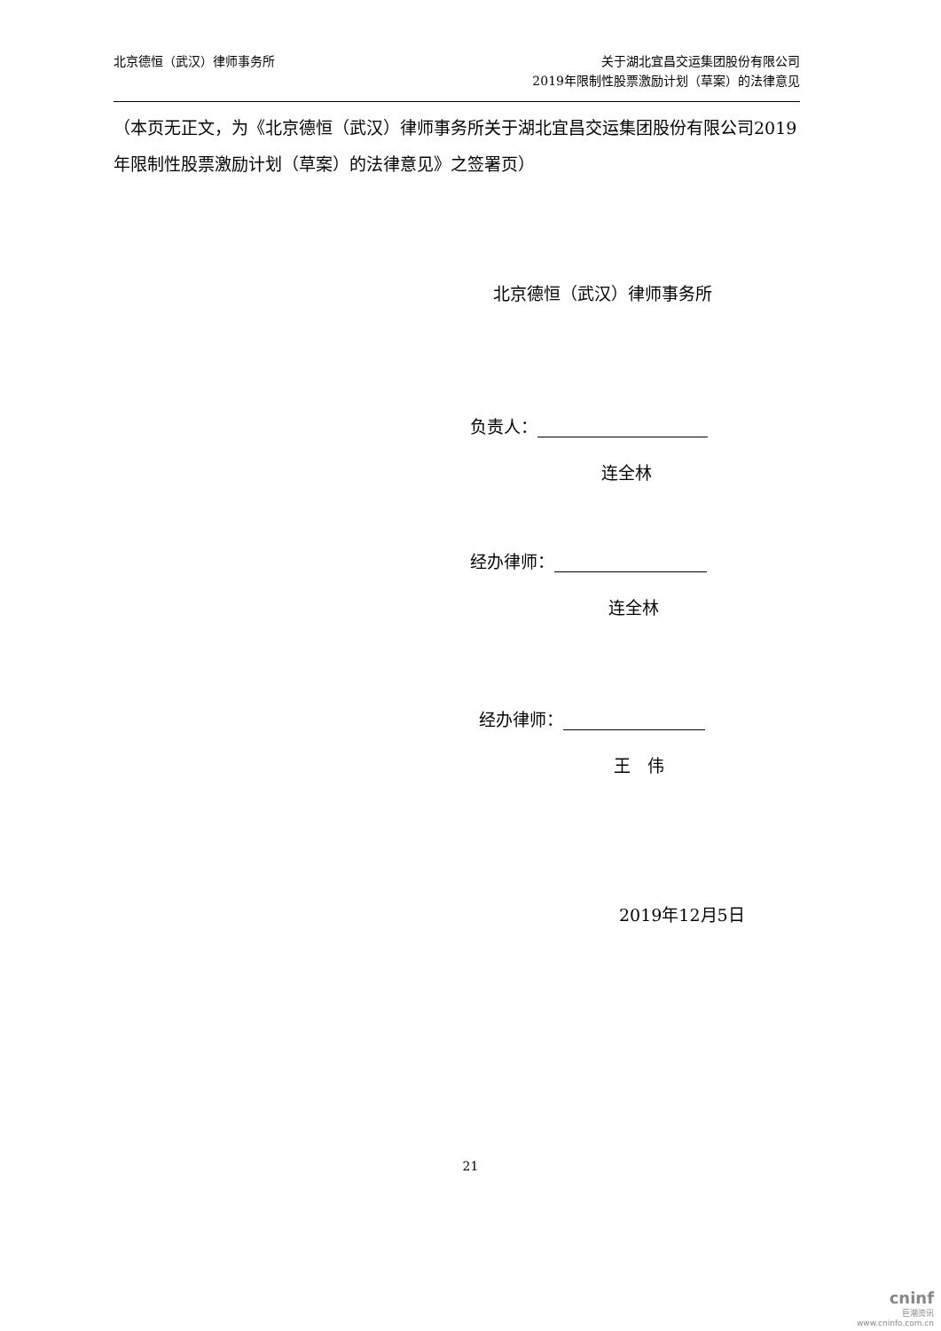北京德恒（武汉）律师事务所
关于湖北宜昌交运集团股份有限公司
2019年限制性股票激励计划（草案）的法律意见
（本页无正文，为《北京德恒（武汉）律师事务所关于湖北宜昌交运集团股份有限公司2019年限制性股票激励计划（草案）的法律意见》之签署页）
北京德恒（武汉）律师事务所
负责人：
连全林
经办律师：
连全林
经办律师：
王　伟
2019年12月5日
21
cninf
巨潮资讯
www.cninfo.com.cn